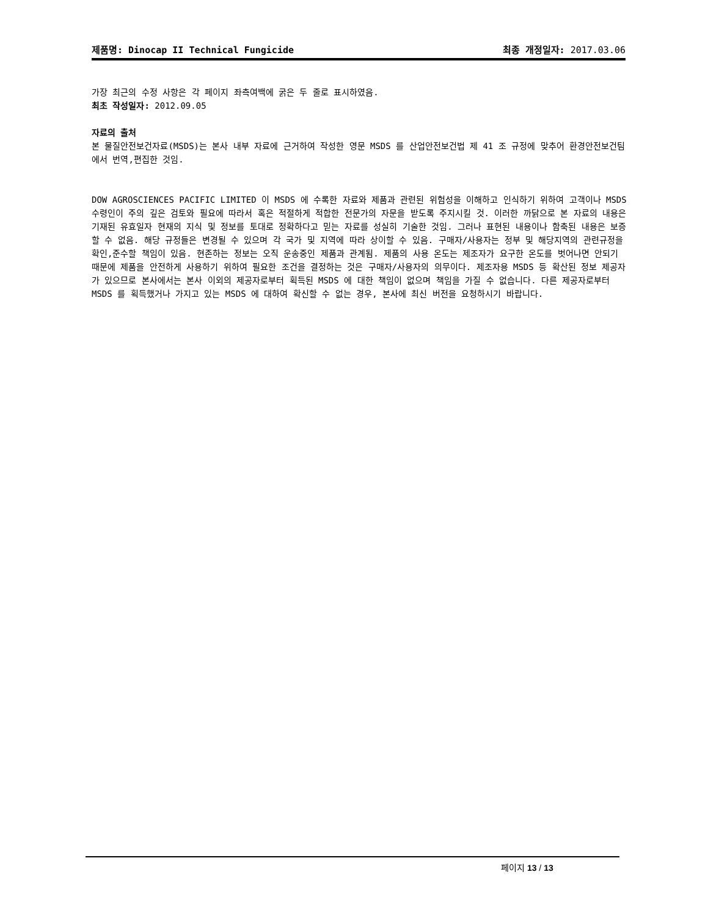제품명: Dinocap II Technical Fungicide 최종 개정일자: 2017.03.06
가장 최근의 수정 사항은 각 페이지 좌측여백에 굵은 두 줄로 표시하였음.
최초 작성일자: 2012.09.05
자료의 출처
본 물질안전보건자료(MSDS)는 본사 내부 자료에 근거하여 작성한 영문 MSDS 를 산업안전보건법 제 41 조 규정에 맞추어 환경안전보건팀에서 번역,편집한 것임.
DOW AGROSCIENCES PACIFIC LIMITED 이 MSDS 에 수록한 자료와 제품과 관련된 위험성을 이해하고 인식하기 위하여 고객이나 MSDS 수령인이 주의 깊은 검토와 필요에 따라서 혹은 적절하게 적합한 전문가의 자문을 받도록 주지시킬 것. 이러한 까닭으로 본 자료의 내용은 기재된 유효일자 현재의 지식 및 정보를 토대로 정확하다고 믿는 자료를 성실히 기술한 것임. 그러나 표현된 내용이나 함축된 내용은 보증할 수 없음. 해당 규정들은 변경될 수 있으며 각 국가 및 지역에 따라 상이할 수 있음. 구매자/사용자는 정부 및 해당지역의 관련규정을 확인,준수할 책임이 있음. 현존하는 정보는 오직 운송중인 제품과 관계됨. 제품의 사용 온도는 제조자가 요구한 온도를 벗어나면 안되기 때문에 제품을 안전하게 사용하기 위하여 필요한 조건을 결정하는 것은 구매자/사용자의 의무이다. 제조자용 MSDS 등 확산된 정보 제공자가 있으므로 본사에서는 본사 이외의 제공자로부터 획득된 MSDS 에 대한 책임이 없으며 책임을 가질 수 없습니다. 다른 제공자로부터 MSDS 를 획득했거나 가지고 있는 MSDS 에 대하여 확신할 수 없는 경우, 본사에 최신 버전을 요청하시기 바랍니다.
페이지 13 / 13